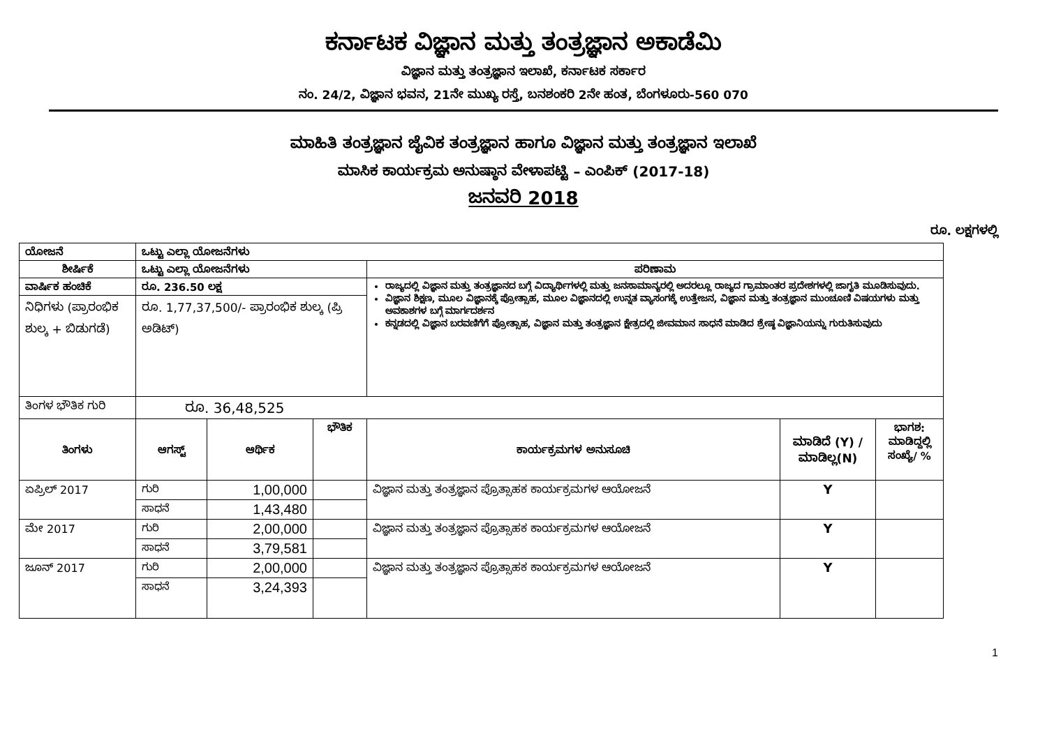ಕರ್ನಾಟಕ ವಿಜ್ಞಾನ ಮತ್ತು ತಂತ್ರಜ್ಞಾನ ಅಕಾಡೆಮಿ
ವಿಜ್ಞಾನ ಮತ್ತು ತಂತ್ರಜ್ಞಾನ ಇಲಾಖೆ, ಕರ್ನಾಟಕ ಸರ್ಕಾರ
ನಂ. 24/2, ವಿಜ್ಞಾನ ಭವನ, 21ನೇ ಮುಖ್ಯ ರಸ್ತೆ, ಬನಶಂಕರಿ 2ನೇ ಹಂತ, ಬೆಂಗಳೂರು-560 070
ಮಾಹಿತಿ ತಂತ್ರಜ್ಞಾನ ಜೈವಿಕ ತಂತ್ರಜ್ಞಾನ ಹಾಗೂ ವಿಜ್ಞಾನ ಮತ್ತು ತಂತ್ರಜ್ಞಾನ ಇಲಾಖೆ
ಮಾಸಿಕ ಕಾರ್ಯಕ್ರಮ ಅನುಷ್ಠಾನ ವೇಳಾಪಟ್ಟಿ – ಎಂಪಿಕ್ (2017-18)
ಜನವರಿ 2018
ರೂ. ಲಕ್ಷಗಳಲ್ಲಿ
| ಯೋಜನೆ | ಒಟ್ಟು ಎಲ್ಲಾ ಯೋಜನೆಗಳು | | | | | |
| --- | --- | --- | --- | --- | --- | --- |
| ಶೀರ್ಷಿಕೆ | ಒಟ್ಟು ಎಲ್ಲಾ ಯೋಜನೆಗಳು | | | ಪರಿಣಾಮ | | |
| ವಾರ್ಷಿಕ ಹಂಚಿಕೆ | ರೂ. 236.50 ಲಕ್ಷ | | | ರಾಜ್ಯದಲ್ಲಿ ವಿಜ್ಞಾನ ಮತ್ತು ತಂತ್ರಜ್ಞಾನದ ಬಗ್ಗೆ ವಿದ್ಯಾರ್ಥಿಗಳಲ್ಲಿ ಮತ್ತು ಜನಸಾಮಾನ್ಯರಲ್ಲಿ ಅದರಲ್ಲೂ ರಾಜ್ಯದ ಗ್ರಾಮಾಂತರ ಪ್ರದೇಶಗಳಲ್ಲಿ ಜಾಗೃತಿ ಮೂಡಿಸುವುದು. ವಿಜ್ಞಾನ ಶಿಕ್ಷಣ, ಮೂಲ ವಿಜ್ಞಾನಕ್ಕೆ ಪ್ರೋತ್ಸಾಹ, ಮೂಲ ವಿಜ್ಞಾನದಲ್ಲಿ ಉನ್ನತ ವ್ಯಾಸಂಗಕ್ಕೆ ಉತ್ತೇಜನ, ವಿಜ್ಞಾನ ಮತ್ತು ತಂತ್ರಜ್ಞಾನ ಮುಂಚೂಣಿ ವಿಷಯಗಳು ಮತ್ತು ಅವಕಾಶಗಳ ಬಗ್ಗೆ ಮಾರ್ಗದರ್ಶನ ಕನ್ನಡದಲ್ಲಿ ವಿಜ್ಞಾನ ಬರವಣಿಗೆಗೆ ಪ್ರೋತ್ಸಾಹ, ವಿಜ್ಞಾನ ಮತ್ತು ತಂತ್ರಜ್ಞಾನ ಕ್ಷೇತ್ರದಲ್ಲಿ ಜೀವಮಾನ ಸಾಧನೆ ಮಾಡಿದ ಶ್ರೇಷ್ಠ ವಿಜ್ಞಾನಿಯನ್ನು ಗುರುತಿಸುವುದು | | |
| ನಿಧಿಗಳು (ಪ್ರಾರಂಭಿಕ ಶುಲ್ಕ + ಬಿಡುಗಡೆ) | ರೂ. 1,77,37,500/- ಪ್ರಾರಂಭಿಕ ಶುಲ್ಕ (ಪ್ರಿ ಅಡಿಟ್) | | | | | |
| ತಿಂಗಳ ಭೌತಿಕ ಗುರಿ | ರೂ. 36,48,525 | | | | | |
| ತಿಂಗಳು | ಆಗಸ್ಟ್ | ಆರ್ಥಿಕ | ಭೌತಿಕ | ಕಾರ್ಯಕ್ರಮಗಳ ಅನುಸೂಚಿ | ಮಾಡಿದೆ (Y) / ಮಾಡಿಲ್ಲ(N) | ಭಾಗಶ: ಮಾಡಿದ್ದಲ್ಲಿ ಸಂಖ್ಯೆ/ % |
| ಏಪ್ರಿಲ್ 2017 | ಗುರಿ | 1,00,000 | | ವಿಜ್ಞಾನ ಮತ್ತು ತಂತ್ರಜ್ಞಾನ ಪ್ರೊತ್ಸಾಹಕ ಕಾರ್ಯಕ್ರಮಗಳ ಆಯೋಜನೆ | Y | |
| | ಸಾಧನೆ | 1,43,480 | | | | |
| ಮೇ 2017 | ಗುರಿ | 2,00,000 | | ವಿಜ್ಞಾನ ಮತ್ತು ತಂತ್ರಜ್ಞಾನ ಪ್ರೊತ್ಸಾಹಕ ಕಾರ್ಯಕ್ರಮಗಳ ಆಯೋಜನೆ | Y | |
| | ಸಾಧನೆ | 3,79,581 | | | | |
| ಜೂನ್ 2017 | ಗುರಿ | 2,00,000 | | ವಿಜ್ಞಾನ ಮತ್ತು ತಂತ್ರಜ್ಞಾನ ಪ್ರೊತ್ಸಾಹಕ ಕಾರ್ಯಕ್ರಮಗಳ ಆಯೋಜನೆ | Y | |
| | ಸಾಧನೆ | 3,24,393 | | | | |
1